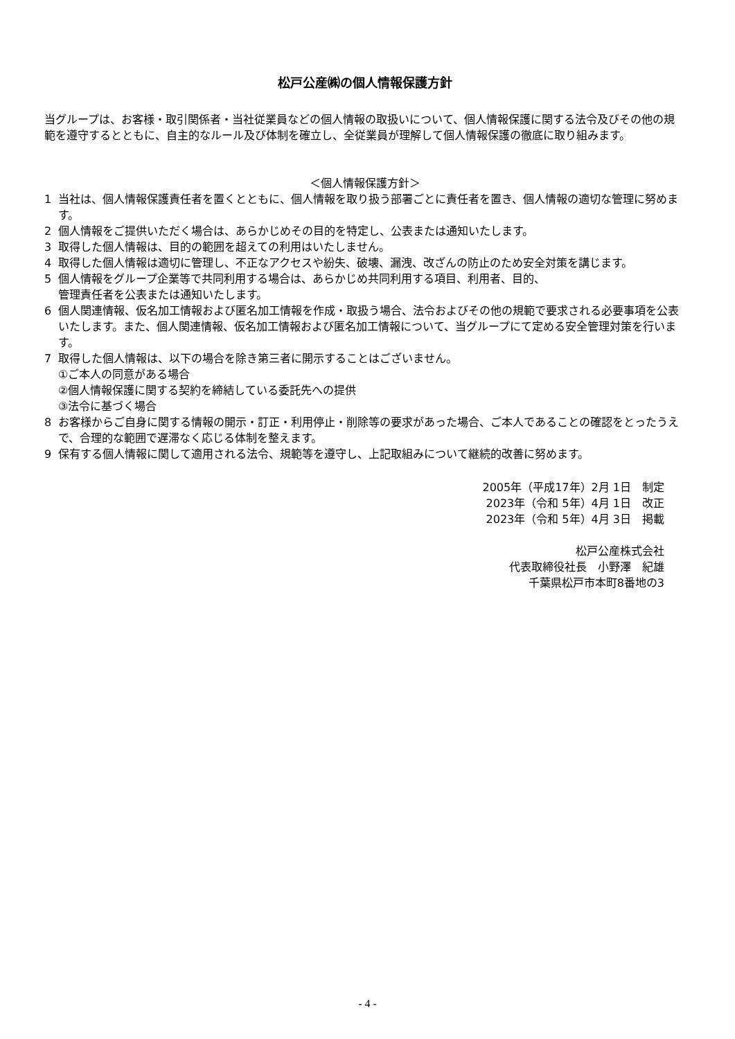松戸公産㈱の個人情報保護方針
当グループは、お客様・取引関係者・当社従業員などの個人情報の取扱いについて、個人情報保護に関する法令及びその他の規範を遵守するとともに、自主的なルール及び体制を確立し、全従業員が理解して個人情報保護の徹底に取り組みます。
＜個人情報保護方針＞
1 当社は、個人情報保護責任者を置くとともに、個人情報を取り扱う部署ごとに責任者を置き、個人情報の適切な管理に努めます。
2 個人情報をご提供いただく場合は、あらかじめその目的を特定し、公表または通知いたします。
3 取得した個人情報は、目的の範囲を超えての利用はいたしません。
4 取得した個人情報は適切に管理し、不正なアクセスや紛失、破壊、漏洩、改ざんの防止のため安全対策を講じます。
5 個人情報をグループ企業等で共同利用する場合は、あらかじめ共同利用する項目、利用者、目的、
管理責任者を公表または通知いたします。
6 個人関連情報、仮名加工情報および匿名加工情報を作成・取扱う場合、法令およびその他の規範で要求される必要事項を公表いたします。また、個人関連情報、仮名加工情報および匿名加工情報について、当グループにて定める安全管理対策を行います。
7 取得した個人情報は、以下の場合を除き第三者に開示することはございません。
①ご本人の同意がある場合
②個人情報保護に関する契約を締結している委託先への提供
③法令に基づく場合
8 お客様からご自身に関する情報の開示・訂正・利用停止・削除等の要求があった場合、ご本人であることの確認をとったうえで、合理的な範囲で遅滞なく応じる体制を整えます。
9 保有する個人情報に関して適用される法令、規範等を遵守し、上記取組みについて継続的改善に努めます。
2005年（平成17年）2月 1日　制定
2023年（令和 5年）4月 1日　改正
2023年（令和 5年）4月 3日　掲載
松戸公産株式会社
代表取締役社長　小野澤　紀雄
千葉県松戸市本町8番地の3
- 4 -